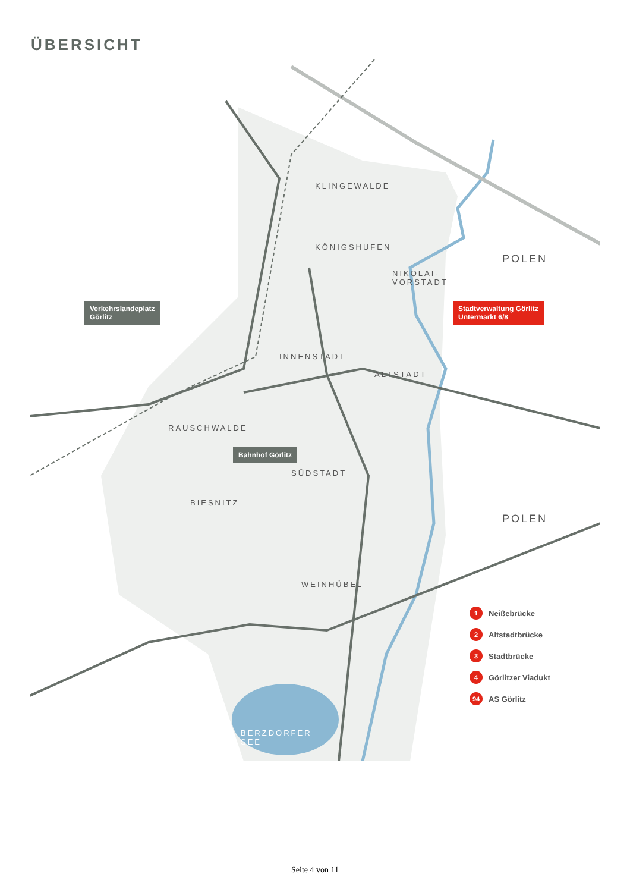ÜBERSICHT
KLINGEWALDE
KÖNIGSHUFEN
NIKOLAI-
VORSTADT
POLEN
INNENSTADT
ALTSTADT
RAUSCHWALDE
SÜDSTADT
BIESNITZ
POLEN
WEINHÜBEL
BERZDORFER
SEE
Verkehrslandeplatz
Görlitz
Stadtverwaltung Görlitz
Untermarkt 6/8
Bahnhof Görlitz
1 Neißebrücke
2 Altstadtbrücke
3 Stadtbrücke
4 Görlitzer Viadukt
94 AS Görlitz
Seite 4 von 11